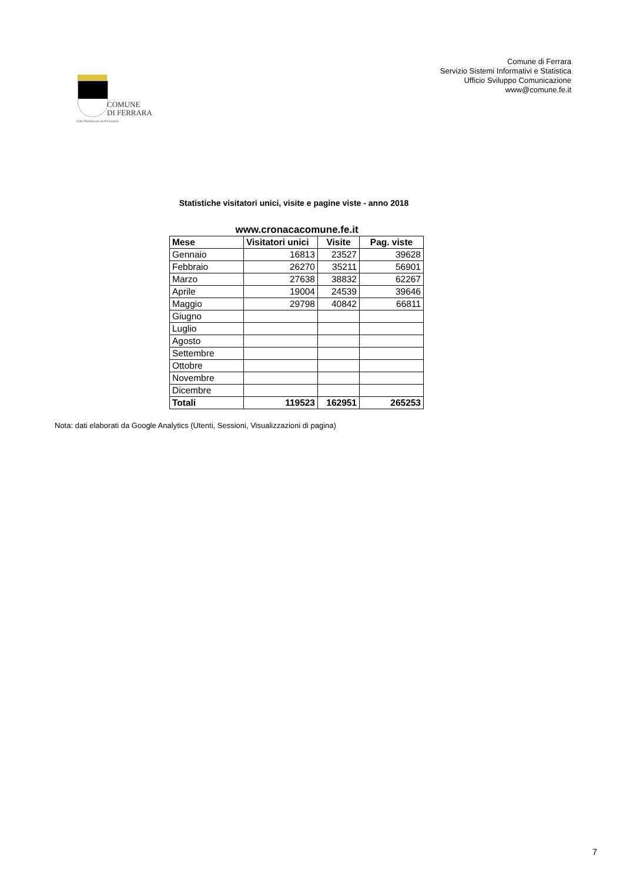COMUNE
DI FERRARA
Città Patrimonio dell'Umanità
Comune di Ferrara
Servizio Sistemi Informativi e Statistica
Ufficio Sviluppo Comunicazione
www@comune.fe.it
Statistiche visitatori unici, visite e pagine viste - anno 2018
www.cronacacomune.fe.it
| Mese | Visitatori unici | Visite | Pag. viste |
| --- | --- | --- | --- |
| Gennaio | 16813 | 23527 | 39628 |
| Febbraio | 26270 | 35211 | 56901 |
| Marzo | 27638 | 38832 | 62267 |
| Aprile | 19004 | 24539 | 39646 |
| Maggio | 29798 | 40842 | 66811 |
| Giugno | | | |
| Luglio | | | |
| Agosto | | | |
| Settembre | | | |
| Ottobre | | | |
| Novembre | | | |
| Dicembre | | | |
| Totali | 119523 | 162951 | 265253 |
Nota: dati elaborati da Google Analytics (Utenti, Sessioni, Visualizzazioni di pagina)
7